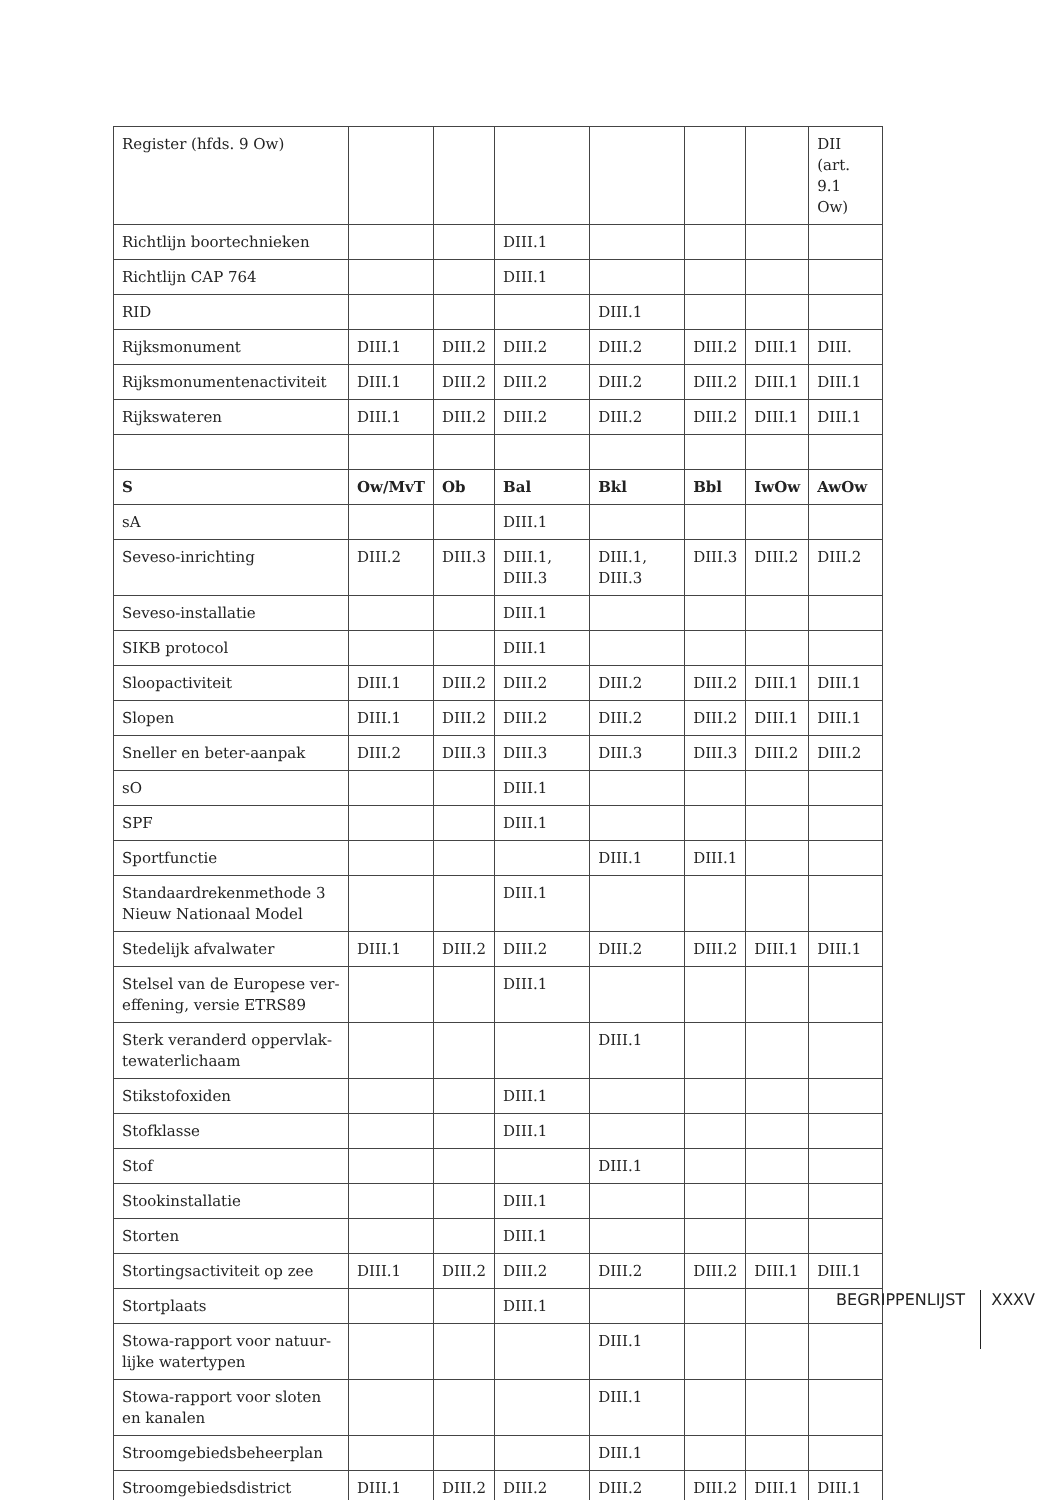| Register (hfds. 9 Ow) | | | | | | | DII (art. 9.1 Ow) |
| Richtlijn boortechnieken | | | DIII.1 | | | | |
| Richtlijn CAP 764 | | | DIII.1 | | | | |
| RID | | | | DIII.1 | | | |
| Rijksmonument | DIII.1 | DIII.2 | DIII.2 | DIII.2 | DIII.2 | DIII.1 | DIII. |
| Rijksmonumentenactiviteit | DIII.1 | DIII.2 | DIII.2 | DIII.2 | DIII.2 | DIII.1 | DIII.1 |
| Rijkswateren | DIII.1 | DIII.2 | DIII.2 | DIII.2 | DIII.2 | DIII.1 | DIII.1 |
| S | Ow/MvT | Ob | Bal | Bkl | Bbl | IwOw | AwOw |
| sA | | | DIII.1 | | | | |
| Seveso-inrichting | DIII.2 | DIII.3 | DIII.1, DIII.3 | DIII.1, DIII.3 | DIII.3 | DIII.2 | DIII.2 |
| Seveso-installatie | | | DIII.1 | | | | |
| SIKB protocol | | | DIII.1 | | | | |
| Sloopactiviteit | DIII.1 | DIII.2 | DIII.2 | DIII.2 | DIII.2 | DIII.1 | DIII.1 |
| Slopen | DIII.1 | DIII.2 | DIII.2 | DIII.2 | DIII.2 | DIII.1 | DIII.1 |
| Sneller en beter-aanpak | DIII.2 | DIII.3 | DIII.3 | DIII.3 | DIII.3 | DIII.2 | DIII.2 |
| sO | | | DIII.1 | | | | |
| SPF | | | DIII.1 | | | | |
| Sportfunctie | | | | DIII.1 | DIII.1 | | |
| Standaardrekenmethode 3 Nieuw Nationaal Model | | | DIII.1 | | | | |
| Stedelijk afvalwater | DIII.1 | DIII.2 | DIII.2 | DIII.2 | DIII.2 | DIII.1 | DIII.1 |
| Stelsel van de Europese ver­effening, versie ETRS89 | | | DIII.1 | | | | |
| Sterk veranderd oppervlak­tewaterlichaam | | | | DIII.1 | | | |
| Stikstofoxiden | | | DIII.1 | | | | |
| Stofklasse | | | DIII.1 | | | | |
| Stof | | | | DIII.1 | | | |
| Stookinstallatie | | | DIII.1 | | | | |
| Storten | | | DIII.1 | | | | |
| Stortingsactiviteit op zee | DIII.1 | DIII.2 | DIII.2 | DIII.2 | DIII.2 | DIII.1 | DIII.1 |
| Stortplaats | | | DIII.1 | | | | |
| Stowa-rapport voor natuur­lijke watertypen | | | | DIII.1 | | | |
| Stowa-rapport voor sloten en kanalen | | | | DIII.1 | | | |
| Stroomgebiedsbeheerplan | | | | DIII.1 | | | |
| Stroomgebiedsdistrict | DIII.1 | DIII.2 | DIII.2 | DIII.2 | DIII.2 | DIII.1 | DIII.1 |
BEGRIPPENLIJST XXXV